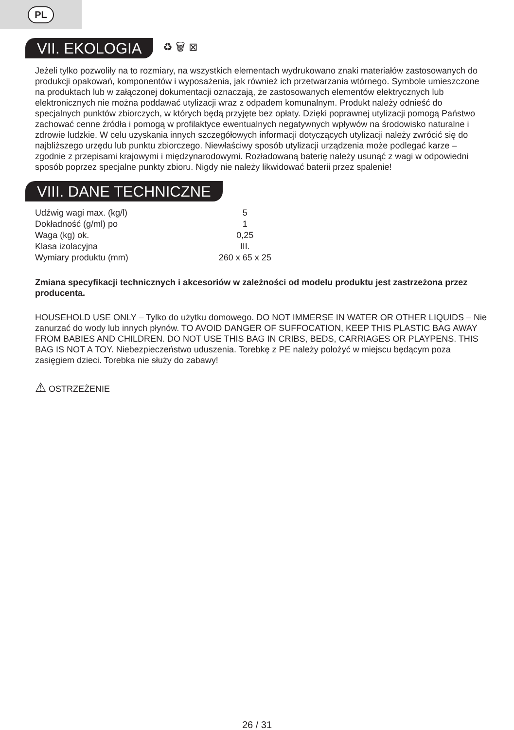PL
VII. EKOLOGIA ♻ 🗑 ⊠
Jeżeli tylko pozwoliły na to rozmiary, na wszystkich elementach wydrukowano znaki materiałów zastosowanych do produkcji opakowań, komponentów i wyposażenia, jak również ich przetwarzania wtórnego. Symbole umieszczone na produktach lub w załączonej dokumentacji oznaczają, że zastosowanych elementów elektrycznych lub elektronicznych nie można poddawać utylizacji wraz z odpadem komunalnym. Produkt należy odnieść do specjalnych punktów zbiorczych, w których będą przyjęte bez opłaty. Dzięki poprawnej utylizacji pomogą Państwo zachować cenne źródła i pomogą w profilaktyce ewentualnych negatywnych wpływów na środowisko naturalne i zdrowie ludzkie. W celu uzyskania innych szczegółowych informacji dotyczących utylizacji należy zwrócić się do najbliższego urzędu lub punktu zbiorczego. Niewłaściwy sposób utylizacji urządzenia może podlegać karze – zgodnie z przepisami krajowymi i międzynarodowymi. Rozładowaną baterię należy usunąć z wagi w odpowiedni sposób poprzez specjalne punkty zbioru. Nigdy nie należy likwidować baterii przez spalenie!
VIII. DANE TECHNICZNE
| Udźwig wagi max. (kg/l) | 5 |
| Dokładność (g/ml) po | 1 |
| Waga (kg) ok. | 0,25 |
| Klasa izolacyjna | III. |
| Wymiary produktu (mm) | 260 x 65 x 25 |
Zmiana specyfikacji technicznych i akcesoriów w zależności od modelu produktu jest zastrzeżona przez producenta.
HOUSEHOLD USE ONLY – Tylko do użytku domowego. DO NOT IMMERSE IN WATER OR OTHER LIQUIDS – Nie zanurzać do wody lub innych płynów. TO AVOID DANGER OF SUFFOCATION, KEEP THIS PLASTIC BAG AWAY FROM BABIES AND CHILDREN. DO NOT USE THIS BAG IN CRIBS, BEDS, CARRIAGES OR PLAYPENS. THIS BAG IS NOT A TOY. Niebezpieczeństwo uduszenia. Torebkę z PE należy położyć w miejscu będącym poza zasięgiem dzieci. Torebka nie służy do zabawy!
⚠ OSTRZEŻENIE
26 / 31